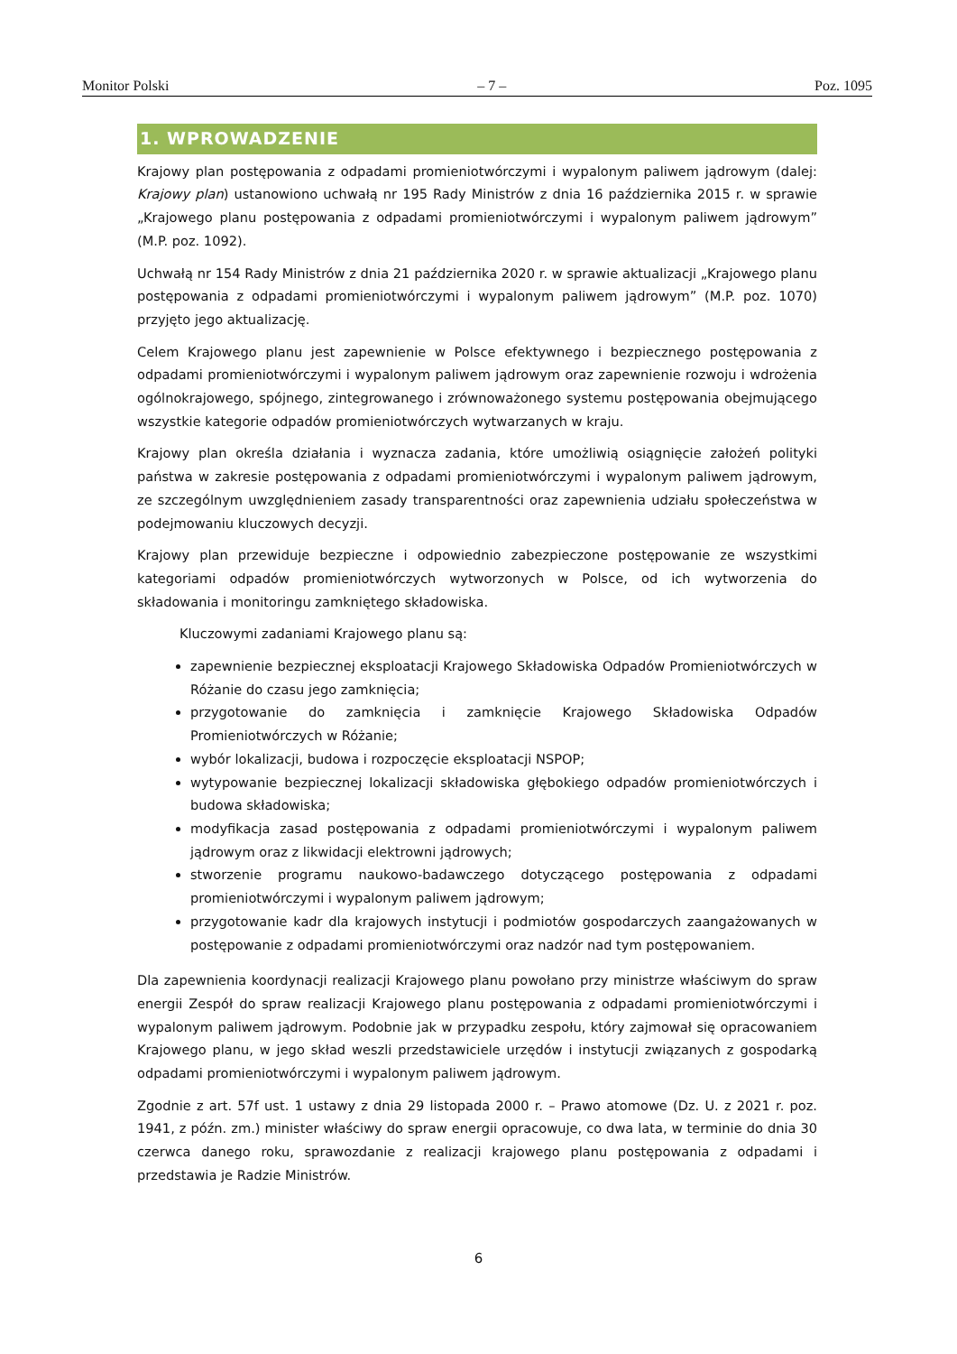Monitor Polski – 7 – Poz. 1095
1. WPROWADZENIE
Krajowy plan postępowania z odpadami promieniotwórczymi i wypalonym paliwem jądrowym (dalej: Krajowy plan) ustanowiono uchwałą nr 195 Rady Ministrów z dnia 16 października 2015 r. w sprawie „Krajowego planu postępowania z odpadami promieniotwórczymi i wypalonym paliwem jądrowym” (M.P. poz. 1092).
Uchwałą nr 154 Rady Ministrów z dnia 21 października 2020 r. w sprawie aktualizacji „Krajowego planu postępowania z odpadami promieniotwórczymi i wypalonym paliwem jądrowym” (M.P. poz. 1070) przyjęto jego aktualizację.
Celem Krajowego planu jest zapewnienie w Polsce efektywnego i bezpiecznego postępowania z odpadami promieniotwórczymi i wypalonym paliwem jądrowym oraz zapewnienie rozwoju i wdrożenia ogólnokrajowego, spójnego, zintegrowanego i zrównoważonego systemu postępowania obejmującego wszystkie kategorie odpadów promieniotwórczych wytwarzanych w kraju.
Krajowy plan określa działania i wyznacza zadania, które umożliwią osiągnięcie założeń polityki państwa w zakresie postępowania z odpadami promieniotwórczymi i wypalonym paliwem jądrowym, ze szczególnym uwzględnieniem zasady transparentności oraz zapewnienia udziału społeczeństwa w podejmowaniu kluczowych decyzji.
Krajowy plan przewiduje bezpieczne i odpowiednio zabezpieczone postępowanie ze wszystkimi kategoriami odpadów promieniotwórczych wytworzonych w Polsce, od ich wytworzenia do składowania i monitoringu zamkniętego składowiska.
Kluczowymi zadaniami Krajowego planu są:
zapewnienie bezpiecznej eksploatacji Krajowego Składowiska Odpadów Promieniotwórczych w Różanie do czasu jego zamknięcia;
przygotowanie do zamknięcia i zamknięcie Krajowego Składowiska Odpadów Promieniotwórczych w Różanie;
wybór lokalizacji, budowa i rozpoczęcie eksploatacji NSPOP;
wytypowanie bezpiecznej lokalizacji składowiska głębokiego odpadów promieniotwórczych i budowa składowiska;
modyfikacja zasad postępowania z odpadami promieniotwórczymi i wypalonym paliwem jądrowym oraz z likwidacji elektrowni jądrowych;
stworzenie programu naukowo-badawczego dotyczącego postępowania z odpadami promieniotwórczymi i wypalonym paliwem jądrowym;
przygotowanie kadr dla krajowych instytucji i podmiotów gospodarczych zaangażowanych w postępowanie z odpadami promieniotwórczymi oraz nadzór nad tym postępowaniem.
Dla zapewnienia koordynacji realizacji Krajowego planu powołano przy ministrze właściwym do spraw energii Zespół do spraw realizacji Krajowego planu postępowania z odpadami promieniotwórczymi i wypalonym paliwem jądrowym. Podobnie jak w przypadku zespołu, który zajmował się opracowaniem Krajowego planu, w jego skład weszli przedstawiciele urzędów i instytucji związanych z gospodarką odpadami promieniotwórczymi i wypalonym paliwem jądrowym.
Zgodnie z art. 57f ust. 1 ustawy z dnia 29 listopada 2000 r. – Prawo atomowe (Dz. U. z 2021 r. poz. 1941, z późn. zm.) minister właściwy do spraw energii opracowuje, co dwa lata, w terminie do dnia 30 czerwca danego roku, sprawozdanie z realizacji krajowego planu postępowania z odpadami i przedstawia je Radzie Ministrów.
6